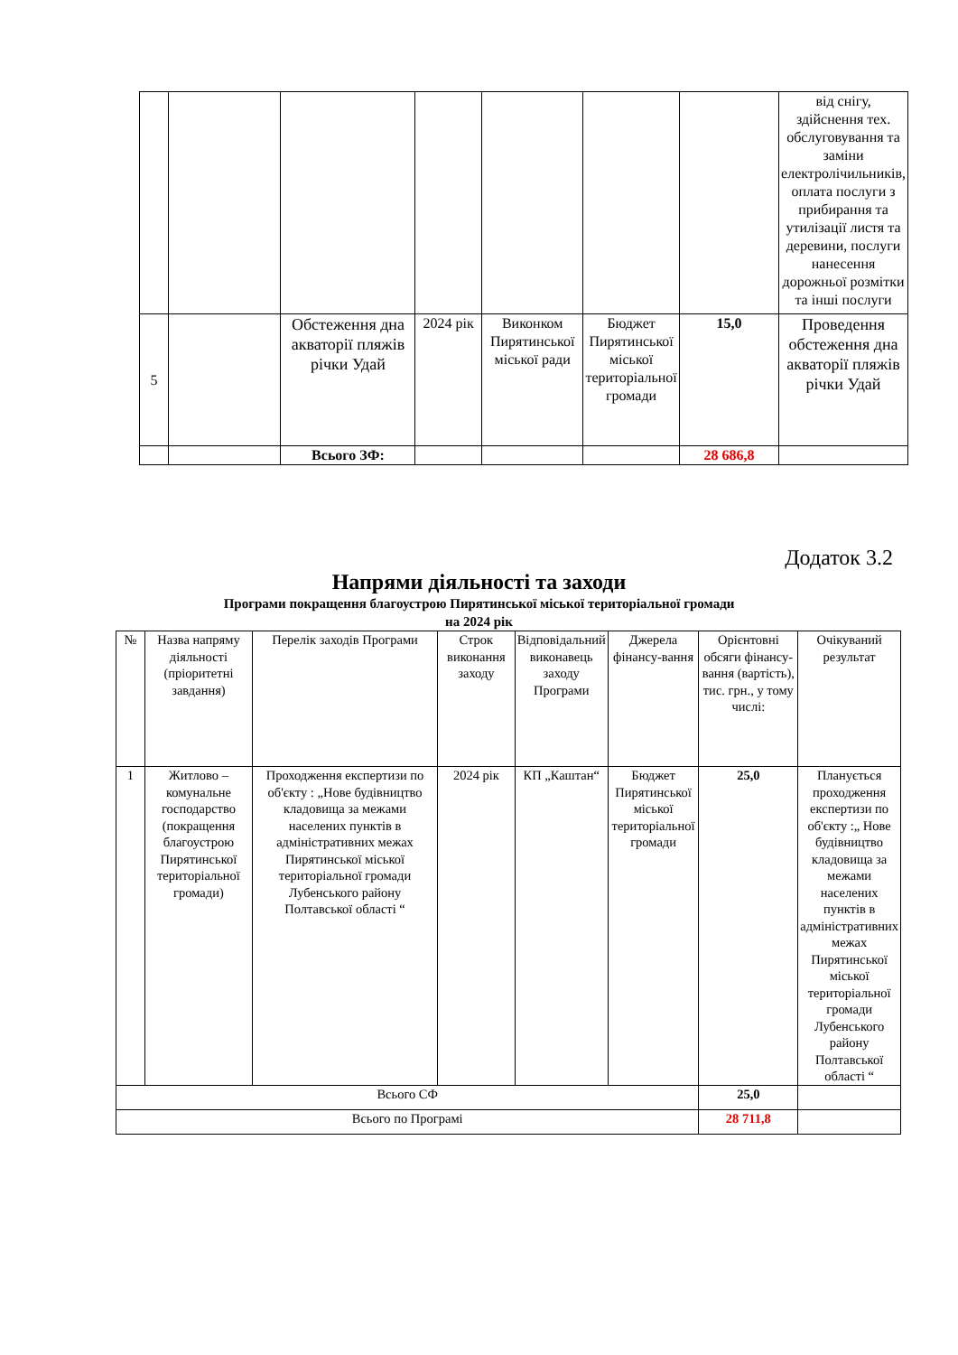| | | | | | | | від снігу, здійснення тех. обслуговування та заміни електролічильників, оплата послуги з прибирання та утилізації листя та деревини, послуги нанесення дорожньої розмітки та інші послуги |
| 5 | | Обстеження дна акваторії пляжів річки Удай | 2024 рік | Виконком Пирятинської міської ради | Бюджет Пирятинської міської територіальної громади | 15,0 | Проведення обстеження дна акваторії пляжів річки Удай |
| | | Всього ЗФ: | | | | 28 686,8 | |
Додаток 3.2
Напрями діяльності та заходи
Програми покращення благоустрою Пирятинської міської територіальної громади
на 2024 рік
| № | Назва напряму діяльності (пріоритетні завдання) | Перелік заходів Програми | Строк виконання заходу | Відповідальний виконавець заходу Програми | Джерела фінансу-вання | Орієнтовні обсяги фінансу-вання (вартість), тис. грн., у тому числі: | Очікуваний результат |
| --- | --- | --- | --- | --- | --- | --- | --- |
| 1 | Житлово – комунальне господарство (покращення благоустрою Пирятинської територіальної громади) | Проходження експертизи по об'єкту : „Нове будівництво кладовища за межами населених пунктів в адміністративних межах Пирятинської міської територіальної громади Лубенського району Полтавської області “ | 2024 рік | КП „Каштан“ | Бюджет Пирятинської міської територіальної громади | 25,0 | Планується проходження експертизи по об'єкту :„ Нове будівництво кладовища за межами населених пунктів в адміністративних межах Пирятинської міської територіальної громади Лубенського району Полтавської області “ |
| Всього СФ | | | | | | 25,0 | |
| Всього по Програмі | | | | | | 28 711,8 | |